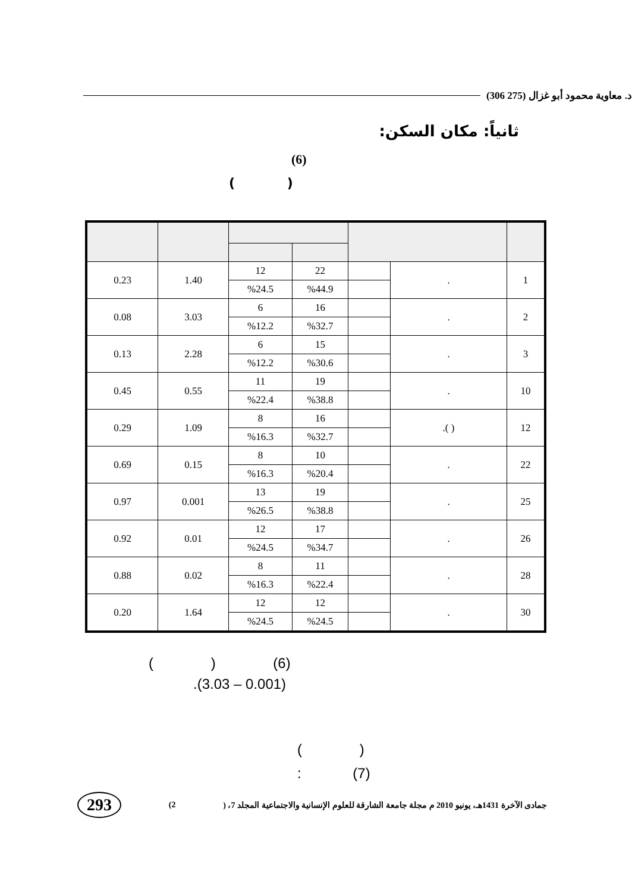د. معاوية محمود أبو غزال (275 306)
ثانياً: مكان السكن:
(6)
( )
| 0.23 | 1.40 | 12 | 22 | | . | 1 |
| | | %24.5 | %44.9 | | | |
| 0.08 | 3.03 | 6 | 16 | | . | 2 |
| | | %12.2 | %32.7 | | | |
| 0.13 | 2.28 | 6 | 15 | | . | 3 |
| | | %12.2 | %30.6 | | | |
| 0.45 | 0.55 | 11 | 19 | | . | 10 |
| | | %22.4 | %38.8 | | | |
| 0.29 | 1.09 | 8 | 16 | | .( ) | 12 |
| | | %16.3 | %32.7 | | | |
| 0.69 | 0.15 | 8 | 10 | | . | 22 |
| | | %16.3 | %20.4 | | | |
| 0.97 | 0.001 | 13 | 19 | | . | 25 |
| | | %26.5 | %38.8 | | | |
| 0.92 | 0.01 | 12 | 17 | | . | 26 |
| | | %24.5 | %34.7 | | | |
| 0.88 | 0.02 | 8 | 11 | | . | 28 |
| | | %16.3 | %22.4 | | | |
| 0.20 | 1.64 | 12 | 12 | | . | 30 |
| | | %24.5 | %24.5 | | | |
( ) (6)
.(3.03 – 0.001)
( )
: (7)
293 (2 جمادى الآخرة 1431هـ، يونيو 2010 م مجلة جامعة الشارقة للعلوم الإنسانية والاجتماعية المجلد 7، (